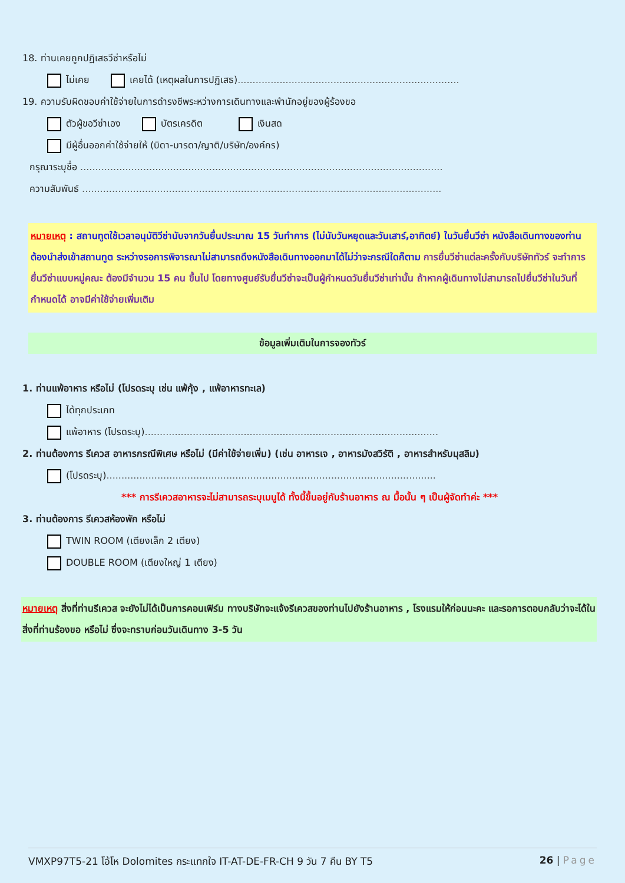18. ท่านเคยถูกปฏิเสธวีซ่าหรือไม่
ไม่เคย เคยได้ (เหตุผลในการปฏิเสธ)..........................................................................
19. ความรับผิดชอบค่าใช้จ่ายในการดำรงชีพระหว่างการเดินทางและพำนักอยู่ของผู้ร้องขอ
ตัวผู้ขอวีซ่าเอง บัตรเครดิต เงินสด
มีผู้อื่นออกค่าใช้จ่ายให้ (บิดา-มารดา/ญาติ/บริษัท/องค์กร)
กรุณาระบุชื่อ .........................................................................................................................
ความสัมพันธ์ ........................................................................................................................
หมายเหตุ : สถานทูตใช้เวลาอนุมัติวีซ่านับจากวันยื่นประมาณ 15 วันทำการ (ไม่นับวันหยุดและวันเสาร์,อาทิตย์) ในวันยื่นวีซ่า หนังสือเดินทางของท่านต้องนำส่งเข้าสถานทูต ระหว่างรอการพิจารณาไม่สามารถดึงหนังสือเดินทางออกมาได้ไม่ว่าจะกรณีใดก็ตาม การยื่นวีซ่าแต่ละครั้งกับบริษัททัวร์ จะทำการยื่นวีซ่าแบบหมู่คณะ ต้องมีจำนวน 15 คน ขึ้นไป โดยทางศูนย์รับยื่นวีซ่าจะเป็นผู้กำหนดวันยื่นวีซ่าเท่านั้น ถ้าหากผู้เดินทางไม่สามารถไปยื่นวีซ่าในวันที่กำหนดได้ อาจมีค่าใช้จ่ายเพิ่มเติม
ข้อมูลเพิ่มเติมในการจองทัวร์
1. ท่านแพ้อาหาร หรือไม่ (โปรดระบุ เช่น แพ้กุ้ง , แพ้อาหารทะเล)
ได้ทุกประเภท
แพ้อาหาร (โปรดระบุ)..................................................................................................
2. ท่านต้องการ รีเควส อาหารกรณีพิเศษ หรือไม่ (มีค่าใช้จ่ายเพิ่ม) (เช่น อาหารเจ , อาหารมังสวิรัติ , อาหารสำหรับมุสลิม)
(โปรดระบุ)..............................................................................................................
*** การรีเควสอาหารจะไม่สามารถระบุเมนูได้ ทั้งนี้ขึ้นอยู่กับร้านอาหาร ณ มื้อนั้น ๆ เป็นผู้จัดทำค่ะ ***
3. ท่านต้องการ รีเควสห้องพัก หรือไม่
TWIN ROOM (เตียงเล็ก 2 เตียง)
DOUBLE ROOM (เตียงใหญ่ 1 เตียง)
หมายเหตุ สิ่งที่ท่านรีเควส จะยังไม่ได้เป็นการคอนเฟิร์ม ทางบริษัทจะแจ้งรีเควสของท่านไปยังร้านอาหาร , โรงแรมให้ก่อนนะคะ และรอการตอบกลับว่าจะได้ในสิ่งที่ท่านร้องขอ หรือไม่ ซึ่งจะทราบก่อนวันเดินทาง 3-5 วัน
VMXP97T5-21 โอ้โห Dolomites กระแทกใจ IT-AT-DE-FR-CH 9 วัน 7 คืน BY T5 26 | Page